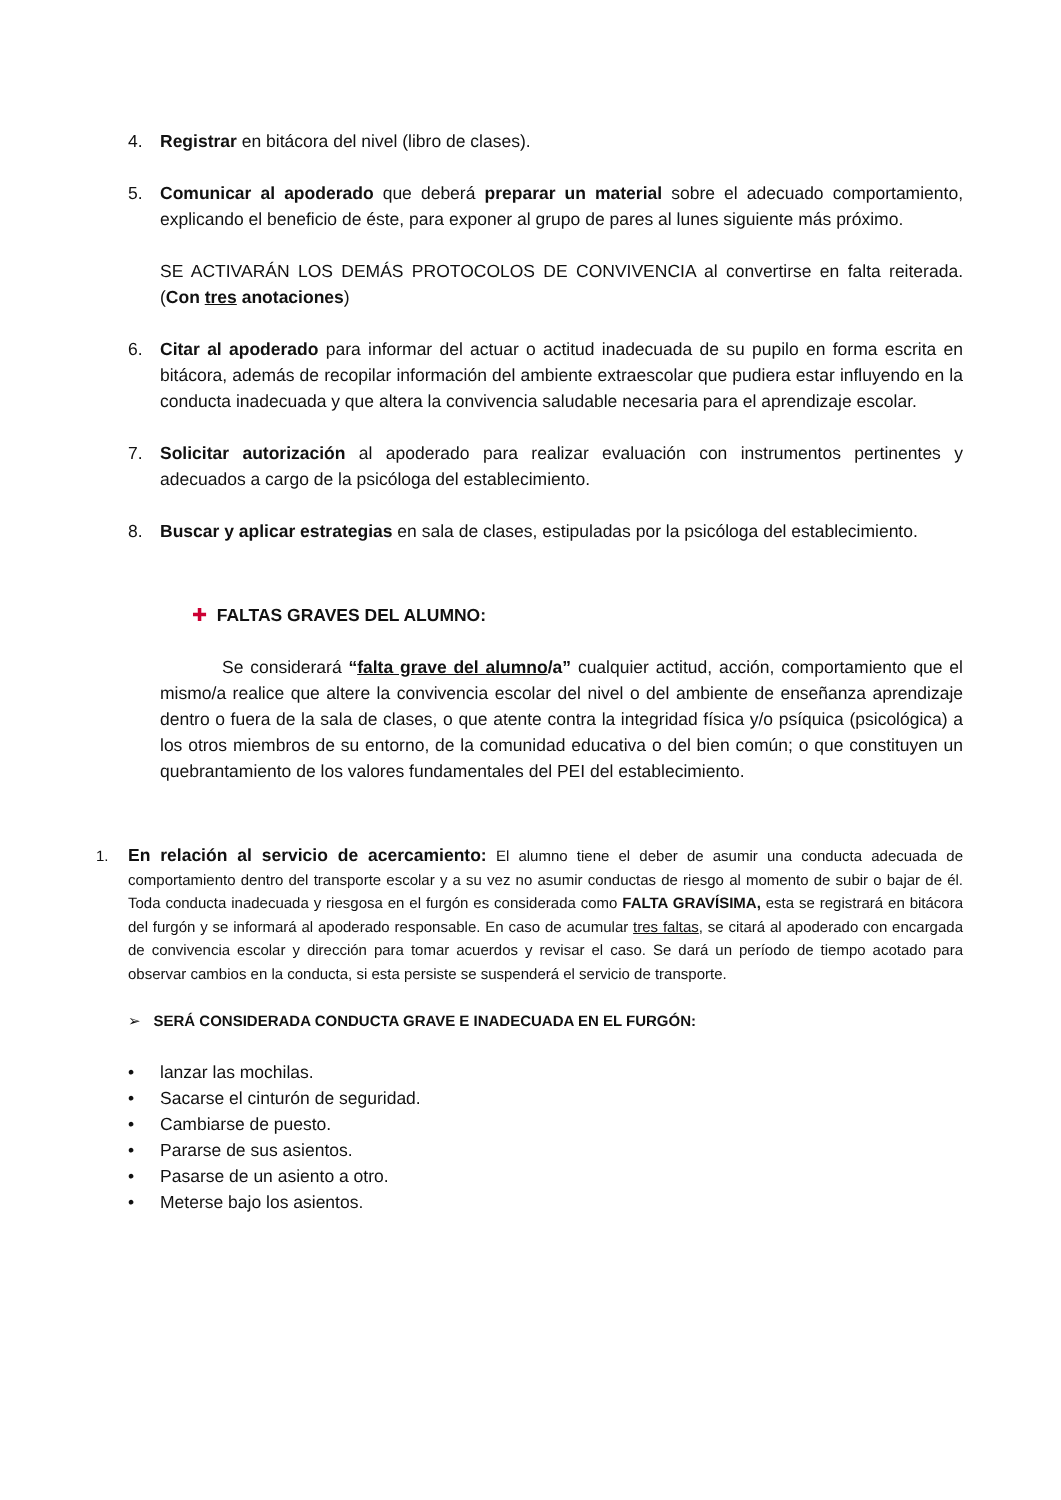4. Registrar en bitácora del nivel (libro de clases).
5. Comunicar al apoderado que deberá preparar un material sobre el adecuado comportamiento, explicando el beneficio de éste, para exponer al grupo de pares al lunes siguiente más próximo.
SE ACTIVARÁN LOS DEMÁS PROTOCOLOS DE CONVIVENCIA al convertirse en falta reiterada. (Con tres anotaciones)
6. Citar al apoderado para informar del actuar o actitud inadecuada de su pupilo en forma escrita en bitácora, además de recopilar información del ambiente extraescolar que pudiera estar influyendo en la conducta inadecuada y que altera la convivencia saludable necesaria para el aprendizaje escolar.
7. Solicitar autorización al apoderado para realizar evaluación con instrumentos pertinentes y adecuados a cargo de la psicóloga del establecimiento.
8. Buscar y aplicar estrategias en sala de clases, estipuladas por la psicóloga del establecimiento.
✚ FALTAS GRAVES DEL ALUMNO:
Se considerará “falta grave del alumno/a” cualquier actitud, acción, comportamiento que el mismo/a realice que altere la convivencia escolar del nivel o del ambiente de enseñanza aprendizaje dentro o fuera de la sala de clases, o que atente contra la integridad física y/o psíquica (psicológica) a los otros miembros de su entorno, de la comunidad educativa o del bien común; o que constituyen un quebrantamiento de los valores fundamentales del PEI del establecimiento.
1.
En relación al servicio de acercamiento: El alumno tiene el deber de asumir una conducta adecuada de comportamiento dentro del transporte escolar y a su vez no asumir conductas de riesgo al momento de subir o bajar de él. Toda conducta inadecuada y riesgosa en el furgón es considerada como FALTA GRAVÍSIMA, esta se registrará en bitácora del furgón y se informará al apoderado responsable. En caso de acumular tres faltas, se citará al apoderado con encargada de convivencia escolar y dirección para tomar acuerdos y revisar el caso. Se dará un período de tiempo acotado para observar cambios en la conducta, si esta persiste se suspenderá el servicio de transporte.
➢ SERÁ CONSIDERADA CONDUCTA GRAVE E INADECUADA EN EL FURGÓN:
• lanzar las mochilas.
• Sacarse el cinturón de seguridad.
• Cambiarse de puesto.
• Pararse de sus asientos.
• Pasarse de un asiento a otro.
• Meterse bajo los asientos.